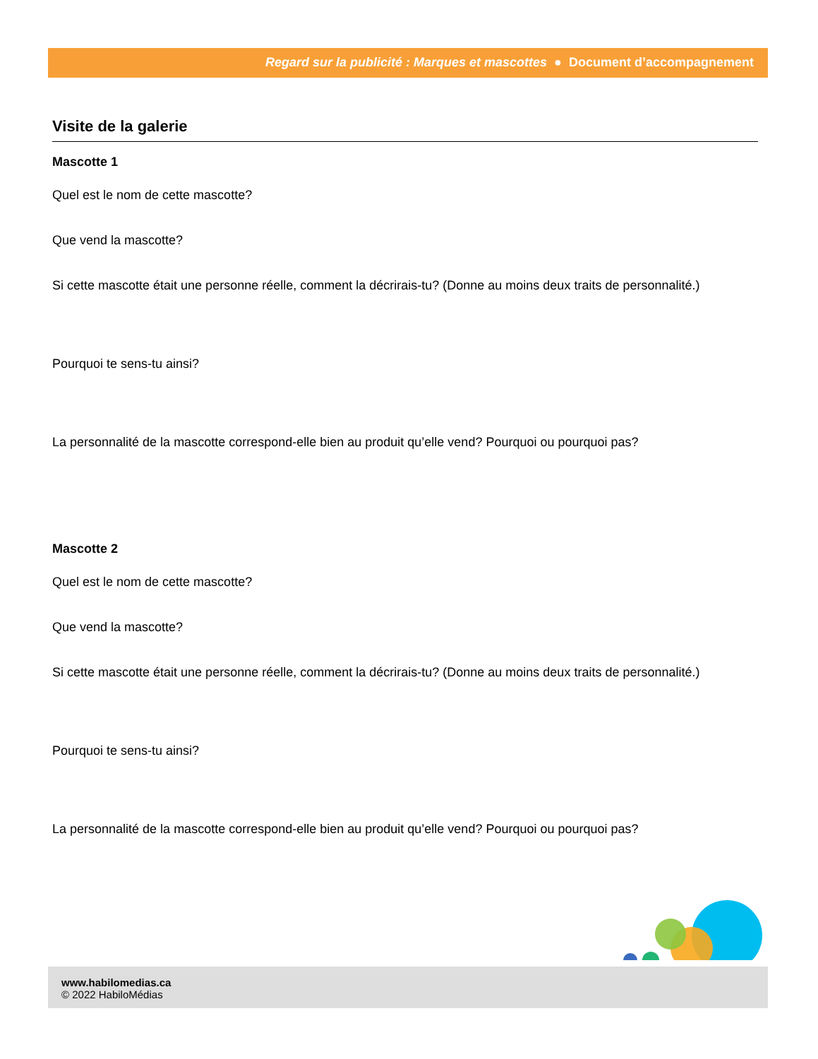Regard sur la publicité : Marques et mascottes ● Document d’accompagnement
Visite de la galerie
Mascotte 1
Quel est le nom de cette mascotte?
Que vend la mascotte?
Si cette mascotte était une personne réelle, comment la décrirais-tu? (Donne au moins deux traits de personnalité.)
Pourquoi te sens-tu ainsi?
La personnalité de la mascotte correspond-elle bien au produit qu’elle vend? Pourquoi ou pourquoi pas?
Mascotte 2
Quel est le nom de cette mascotte?
Que vend la mascotte?
Si cette mascotte était une personne réelle, comment la décrirais-tu? (Donne au moins deux traits de personnalité.)
Pourquoi te sens-tu ainsi?
La personnalité de la mascotte correspond-elle bien au produit qu’elle vend? Pourquoi ou pourquoi pas?
www.habilomedias.ca
© 2022 HabiloMédias